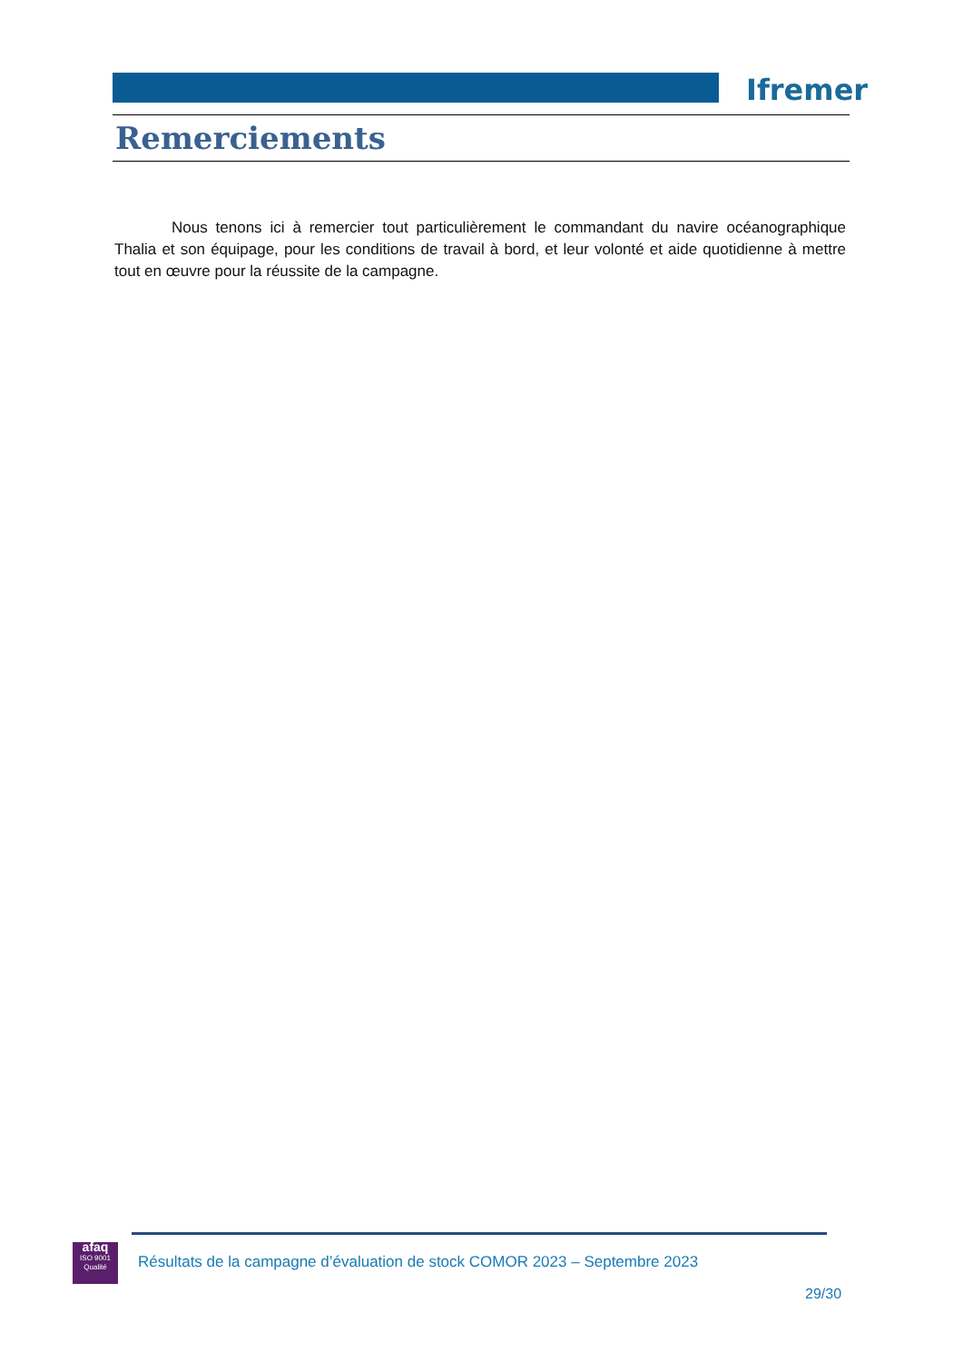Ifremer
Remerciements
Nous tenons ici à remercier tout particulièrement le commandant du navire océanographique Thalia et son équipage, pour les conditions de travail à bord, et leur volonté et aide quotidienne à mettre tout en œuvre pour la réussite de la campagne.
afaq
ISO 9001
Qualité
Résultats de la campagne d’évaluation de stock COMOR 2023 – Septembre 2023
29/30